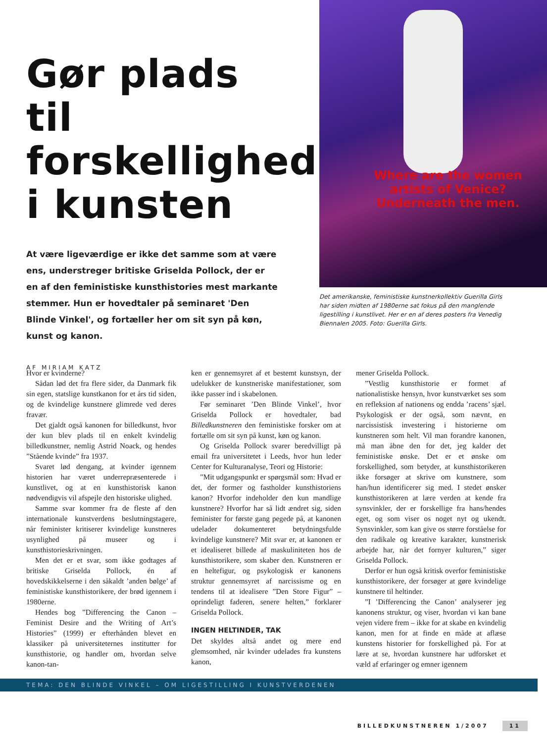Gør plads til forskellighed i kunsten
At være ligeværdige er ikke det samme som at være ens, understreger britiske Griselda Pollock, der er en af den feministiske kunsthistories mest markante stemmer. Hun er hovedtaler på seminaret 'Den Blinde Vinkel', og fortæller her om sit syn på køn, kunst og kanon.
AF MIRIAM KATZ
Where are the women artists of Venice? Underneath the men.
Det amerikanske, feministiske kunstnerkollektiv Guerilla Girls har siden midten af 1980erne sat fokus på den manglende ligestilling i kunstlivet. Her er en af deres posters fra Venedig Biennalen 2005. Foto: Guerilla Girls.
Hvor er kvinderne?
Sådan lød det fra flere sider, da Danmark fik sin egen, statslige kunstkanon for et års tid siden, og de kvindelige kunstnere glimrede ved deres fravær.
Det gjaldt også kanonen for billedkunst, hvor der kun blev plads til en enkelt kvindelig billedkunstner, nemlig Astrid Noack, og hendes ”Stående kvinde” fra 1937.
Svaret lød dengang, at kvinder igennem historien har været underrepræsenterede i kunstlivet, og at en kunsthistorisk kanon nødvendigvis vil afspejle den historiske ulighed.
Samme svar kommer fra de fleste af den internationale kunstverdens beslutningstagere, når feminister kritiserer kvindelige kunstneres usynlighed på museer og i kunsthistorieskrivningen.
Men det er et svar, som ikke godtages af britiske Griselda Pollock, én af hovedskikkelserne i den såkaldt ’anden bølge’ af feministiske kunsthistorikere, der brød igennem i 1980erne.
Hendes bog ”Differencing the Canon – Feminist Desire and the Writing of Art’s Histories” (1999) er efterhånden blevet en klassiker på universiteternes institutter for kunsthistorie, og handler om, hvordan selve kanon-tan-
ken er gennemsyret af et bestemt kunstsyn, der udelukker de kunstneriske manifestationer, som ikke passer ind i skabelonen.
Før seminaret ’Den Blinde Vinkel’, hvor Griselda Pollock er hovedtaler, bad Billedkunstneren den feministiske forsker om at fortælle om sit syn på kunst, køn og kanon.
Og Griselda Pollock svarer beredvilligt på email fra universitetet i Leeds, hvor hun leder Center for Kulturanalyse, Teori og Historie:
”Mit udgangspunkt er spørgsmål som: Hvad er det, der former og fastholder kunsthistoriens kanon? Hvorfor indeholder den kun mandlige kunstnere? Hvorfor har så lidt ændret sig, siden feminister for første gang pegede på, at kanonen udelader dokumenteret betydningsfulde kvindelige kunstnere? Mit svar er, at kanonen er et idealiseret billede af maskuliniteten hos de kunsthistorikere, som skaber den. Kunstneren er en heltefigur, og psykologisk er kanonens struktur gennemsyret af narcissisme og en tendens til at idealisere ”Den Store Figur” – oprindeligt faderen, senere helten,” forklarer Griselda Pollock.
INGEN HELTINDER, TAK
Det skyldes altså andet og mere end glemsomhed, når kvinder udelades fra kunstens kanon,
mener Griselda Pollock.
”Vestlig kunsthistorie er formet af nationalistiske hensyn, hvor kunstværket ses som en refleksion af nationens og endda ’racens’ sjæl. Psykologisk er der også, som nævnt, en narcissistisk investering i historierne om kunstneren som helt. Vil man forandre kanonen, må man åbne den for det, jeg kalder det feministiske ønske. Det er et ønske om forskellighed, som betyder, at kunsthistorikeren ikke forsøger at skrive om kunstnere, som han/hun identificerer sig med. I stedet ønsker kunsthistorikeren at lære verden at kende fra synsvinkler, der er forskellige fra hans/hendes eget, og som viser os noget nyt og ukendt. Synsvinkler, som kan give os større forståelse for den radikale og kreative karakter, kunstnerisk arbejde har, når det fornyer kulturen,” siger Griselda Pollock.
Derfor er hun også kritisk overfor feministiske kunsthistorikere, der forsøger at gøre kvindelige kunstnere til heltinder.
”I ’Differencing the Canon’ analyserer jeg kanonens struktur, og viser, hvordan vi kan bane vejen videre frem – ikke for at skabe en kvindelig kanon, men for at finde en måde at aflæse kunstens historier for forskellighed på. For at lære at se, hvordan kunstnere har udforsket et væld af erfaringer og emner igennem
TEMA: DEN BLINDE VINKEL – OM LIGESTILLING I KUNSTVERDENEN
BILLEDKUNSTNEREN 1/2007 11